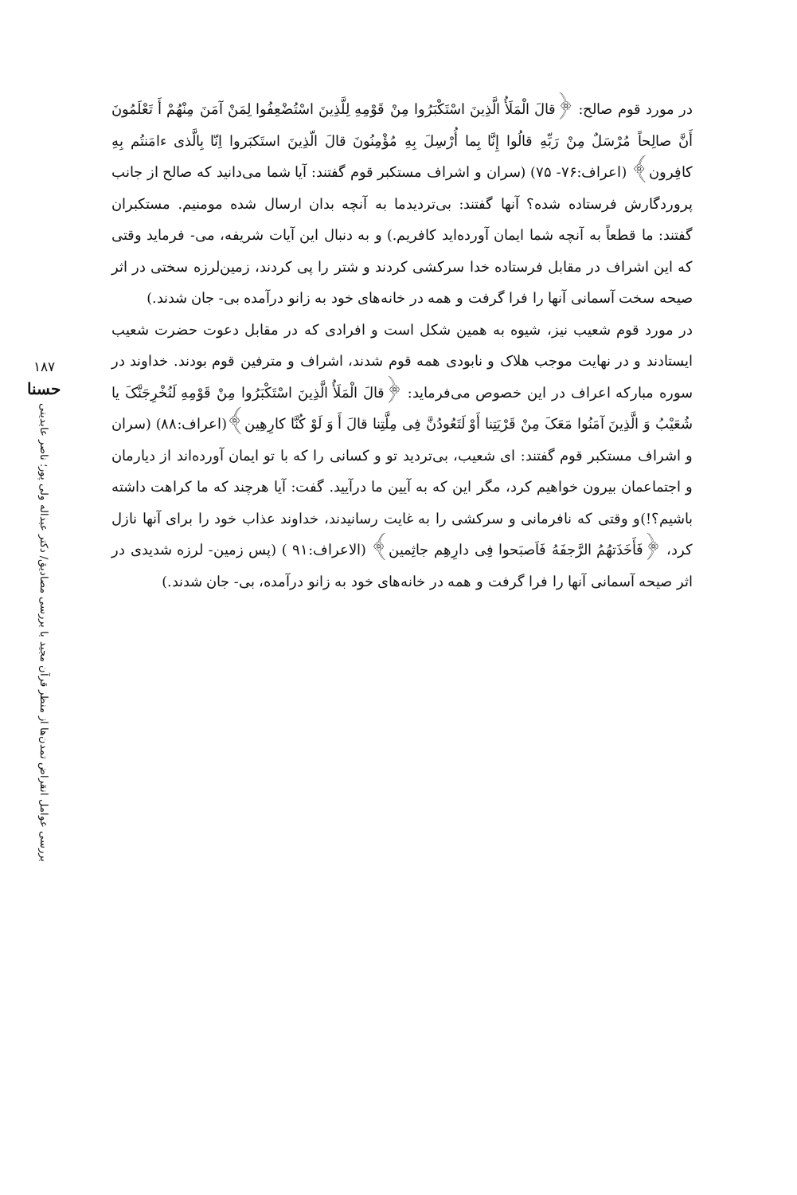۱۸۷
حسنا
بررسی عوامل انقراض تمدن‌ها از منظر قرآن مجید با بررسی مصادیق/ دکتر عبداله ولی پور؛ ناصر عابدینی
در مورد قوم صالح: ﴿قالَ الْمَلَأُ الَّذِینَ اسْتَکْبَرُوا مِنْ قَوْمِهِ لِلَّذِینَ اسْتُضْعِفُوا لِمَنْ آمَنَ مِنْهُمْ أَ تَعْلَمُونَ أَنَّ صالِحاً مُرْسَلٌ مِنْ رَبِّهِ قالُوا إِنَّا بِما أُرْسِلَ بِهِ مُؤْمِنُونَ قالَ الّذِینَ استَکبَروا اِنّا بِالَّذی ءامَنتُم بِهِ کافِرون﴾ (اعراف:۷۶- ۷۵) (سران و اشراف مستکبر قوم گفتند: آیا شما می‌دانید که صالح از جانب پروردگارش فرستاده شده؟ آنها گفتند: بی‌تردیدما به آنچه بدان ارسال شده مومنیم. مستکبران گفتند: ما قطعاً به آنچه شما ایمان آورده‌اید کافریم.) و به دنبال این آیات شریفه، می- فرماید وقتی که این اشراف در مقابل فرستاده خدا سرکشی کردند و شتر را پی کردند، زمین‌لرزه سختی در اثر صیحه سخت آسمانی آنها را فرا گرفت و همه در خانه‌های خود به زانو درآمده بی- جان شدند.)
در مورد قوم شعیب نیز، شیوه به همین شکل است و افرادی که در مقابل دعوت حضرت شعیب ایستادند و در نهایت موجب هلاک و نابودی همه قوم شدند، اشراف و مترفین قوم بودند. خداوند در سوره مبارکه اعراف در این خصوص می‌فرماید: ﴿قالَ الْمَلَأُ الَّذِینَ اسْتَکْبَرُوا مِنْ قَوْمِهِ لَنُخْرِجَنَّکَ یا شُعَیْبُ وَ الَّذِینَ آمَنُوا مَعَکَ مِنْ قَرْیَتِنا أَوْ لَتَعُودُنَّ فِی مِلَّتِنا قالَ أَ وَ لَوْ کُنَّا کارِهِین﴾(اعراف:۸۸) (سران و اشراف مستکبر قوم گفتند: ای شعیب، بی‌تردید تو و کسانی را که با تو ایمان آورده‌اند از دیارمان و اجتماعمان بیرون خواهیم کرد، مگر این که به آیین ما درآیید. گفت: آیا هرچند که ما کراهت داشته باشیم؟!)و وقتی که نافرمانی و سرکشی را به غایت رسانیدند، خداوند عذاب خود را برای آنها نازل کرد، ﴿فَأَخَذَتهُمُ الرَّجفَهُ فَاَصبَحوا فِی دارِهِم جاثِمین﴾ (الاعراف:۹۱ ) (پس زمین- لرزه شدیدی در اثر صیحه آسمانی آنها را فرا گرفت و همه در خانه‌های خود به زانو درآمده، بی- جان شدند.)